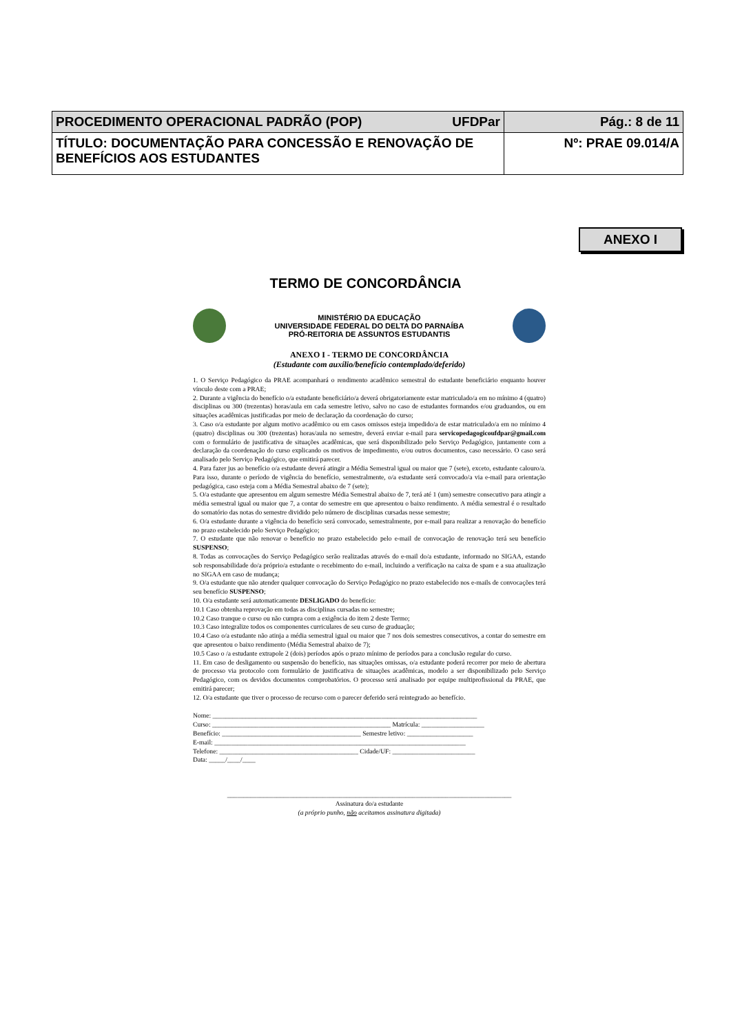| PROCEDIMENTO OPERACIONAL PADRÃO (POP) UFDPar | Pág.: 8 de 11 |
| TÍTULO: DOCUMENTAÇÃO PARA CONCESSÃO E RENOVAÇÃO DE BENEFÍCIOS AOS ESTUDANTES | Nº: PRAE 09.014/A |
ANEXO I
TERMO DE CONCORDÂNCIA
MINISTÉRIO DA EDUCAÇÃO
UNIVERSIDADE FEDERAL DO DELTA DO PARNAÍBA
PRÓ-REITORIA DE ASSUNTOS ESTUDANTIS
ANEXO I - TERMO DE CONCORDÂNCIA
(Estudante com auxílio/benefício contemplado/deferido)
1. O Serviço Pedagógico da PRAE acompanhará o rendimento acadêmico semestral do estudante beneficiário enquanto houver vínculo deste com a PRAE;
2. Durante a vigência do benefício o/a estudante beneficiário/a deverá obrigatoriamente estar matriculado/a em no mínimo 4 (quatro) disciplinas ou 300 (trezentas) horas/aula em cada semestre letivo, salvo no caso de estudantes formandos e/ou graduandos, ou em situações acadêmicas justificadas por meio de declaração da coordenação do curso;
3. Caso o/a estudante por algum motivo acadêmico ou em casos omissos esteja impedido/a de estar matriculado/a em no mínimo 4 (quatro) disciplinas ou 300 (trezentas) horas/aula no semestre, deverá enviar e-mail para servicopedagogicoufdpar@gmail.com com o formulário de justificativa de situações acadêmicas, que será disponibilizado pelo Serviço Pedagógico, juntamente com a declaração da coordenação do curso explicando os motivos de impedimento, e/ou outros documentos, caso necessário. O caso será analisado pelo Serviço Pedagógico, que emitirá parecer.
4. Para fazer jus ao benefício o/a estudante deverá atingir a Média Semestral igual ou maior que 7 (sete), exceto, estudante calouro/a. Para isso, durante o período de vigência do benefício, semestralmente, o/a estudante será convocado/a via e-mail para orientação pedagógica, caso esteja com a Média Semestral abaixo de 7 (sete);
5. O/a estudante que apresentou em algum semestre Média Semestral abaixo de 7, terá até 1 (um) semestre consecutivo para atingir a média semestral igual ou maior que 7, a contar do semestre em que apresentou o baixo rendimento. A média semestral é o resultado do somatório das notas do semestre dividido pelo número de disciplinas cursadas nesse semestre;
6. O/a estudante durante a vigência do benefício será convocado, semestralmente, por e-mail para realizar a renovação do benefício no prazo estabelecido pelo Serviço Pedagógico;
7. O estudante que não renovar o benefício no prazo estabelecido pelo e-mail de convocação de renovação terá seu benefício SUSPENSO;
8. Todas as convocações do Serviço Pedagógico serão realizadas através do e-mail do/a estudante, informado no SIGAA, estando sob responsabilidade do/a próprio/a estudante o recebimento do e-mail, incluindo a verificação na caixa de spam e a sua atualização no SIGAA em caso de mudança;
9. O/a estudante que não atender qualquer convocação do Serviço Pedagógico no prazo estabelecido nos e-mails de convocações terá seu benefício SUSPENSO;
10. O/a estudante será automaticamente DESLIGADO do benefício:
10.1 Caso obtenha reprovação em todas as disciplinas cursadas no semestre;
10.2 Caso tranque o curso ou não cumpra com a exigência do item 2 deste Termo;
10.3 Caso integralize todos os componentes curriculares de seu curso de graduação;
10.4 Caso o/a estudante não atinja a média semestral igual ou maior que 7 nos dois semestres consecutivos, a contar do semestre em que apresentou o baixo rendimento (Média Semestral abaixo de 7);
10.5 Caso o /a estudante extrapole 2 (dois) períodos após o prazo mínimo de períodos para a conclusão regular do curso.
11. Em caso de desligamento ou suspensão do benefício, nas situações omissas, o/a estudante poderá recorrer por meio de abertura de processo via protocolo com formulário de justificativa de situações acadêmicas, modelo a ser disponibilizado pelo Serviço Pedagógico, com os devidos documentos comprobatórios. O processo será analisado por equipe multiprofissional da PRAE, que emitirá parecer;
12. O/a estudante que tiver o processo de recurso com o parecer deferido será reintegrado ao benefício.
Nome: ________________________________________________________________________________
Curso: ______________________________________________________ Matrícula: ___________________
Benefício: __________________________________________ Semestre letivo: ____________________
E-mail: ____________________________________________________________________________
Telefone: __________________________________________ Cidade/UF: _________________________
Data: _____/____/____
______________________________________________________________________________________
Assinatura do/a estudante
(a próprio punho, não aceitamos assinatura digitada)